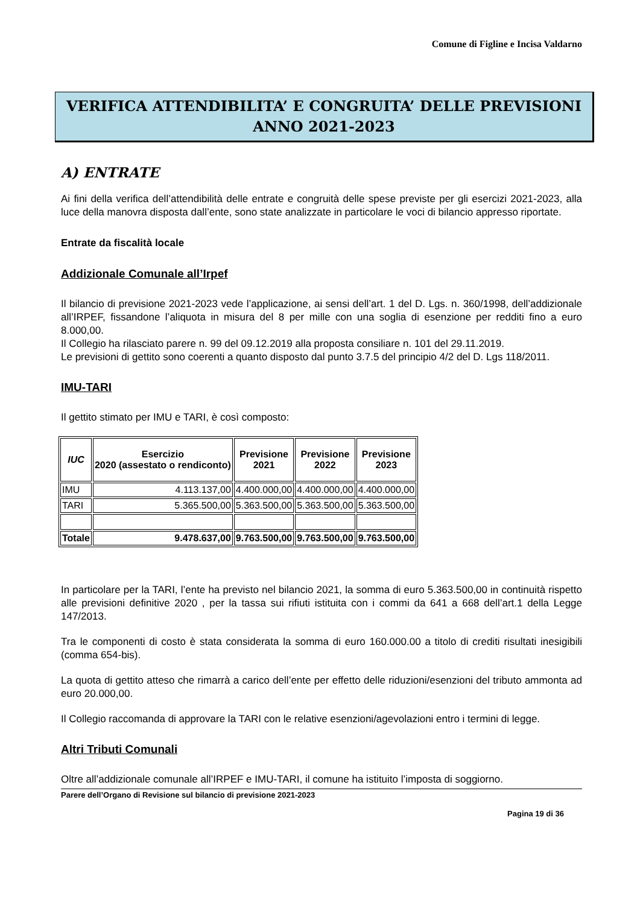Comune di Figline e Incisa Valdarno
VERIFICA ATTENDIBILITA’ E CONGRUITA’ DELLE PREVISIONI
ANNO 2021-2023
A) ENTRATE
Ai fini della verifica dell’attendibilità delle entrate e congruità delle spese previste per gli esercizi 2021-2023, alla luce della manovra disposta dall’ente, sono state analizzate in particolare le voci di bilancio appresso riportate.
Entrate da fiscalità locale
Addizionale Comunale all’Irpef
Il bilancio di previsione 2021-2023 vede l’applicazione, ai sensi dell’art. 1 del D. Lgs. n. 360/1998, dell’addizionale all’IRPEF, fissandone l’aliquota in misura del 8 per mille con una soglia di esenzione per redditi fino a euro 8.000,00.
Il Collegio ha rilasciato parere n. 99 del 09.12.2019 alla proposta consiliare n. 101 del 29.11.2019.
Le previsioni di gettito sono coerenti a quanto disposto dal punto 3.7.5 del principio 4/2 del D. Lgs 118/2011.
IMU-TARI
Il gettito stimato per IMU e TARI, è così composto:
| IUC | Esercizio 2020 (assestato o rendiconto) | Previsione 2021 | Previsione 2022 | Previsione 2023 |
| --- | --- | --- | --- | --- |
| IMU | 4.113.137,00 | 4.400.000,00 | 4.400.000,00 | 4.400.000,00 |
| TARI | 5.365.500,00 | 5.363.500,00 | 5.363.500,00 | 5.363.500,00 |
| Totale | 9.478.637,00 | 9.763.500,00 | 9.763.500,00 | 9.763.500,00 |
In particolare per la TARI, l’ente ha previsto nel bilancio 2021, la somma di euro 5.363.500,00 in continuità rispetto alle previsioni definitive 2020 , per la tassa sui rifiuti istituita con i commi da 641 a 668 dell’art.1 della Legge 147/2013.
Tra le componenti di costo è stata considerata la somma di euro 160.000.00 a titolo di crediti risultati inesigibili (comma 654-bis).
La quota di gettito atteso che rimarrà a carico dell’ente per effetto delle riduzioni/esenzioni del tributo ammonta ad euro 20.000,00.
Il Collegio raccomanda di approvare la TARI con le relative esenzioni/agevolazioni entro i termini di legge.
Altri Tributi Comunali
Oltre all’addizionale comunale all’IRPEF e IMU-TARI, il comune ha istituito l’imposta di soggiorno.
Parere dell’Organo di Revisione sul bilancio di previsione 2021-2023
Pagina 19 di 36